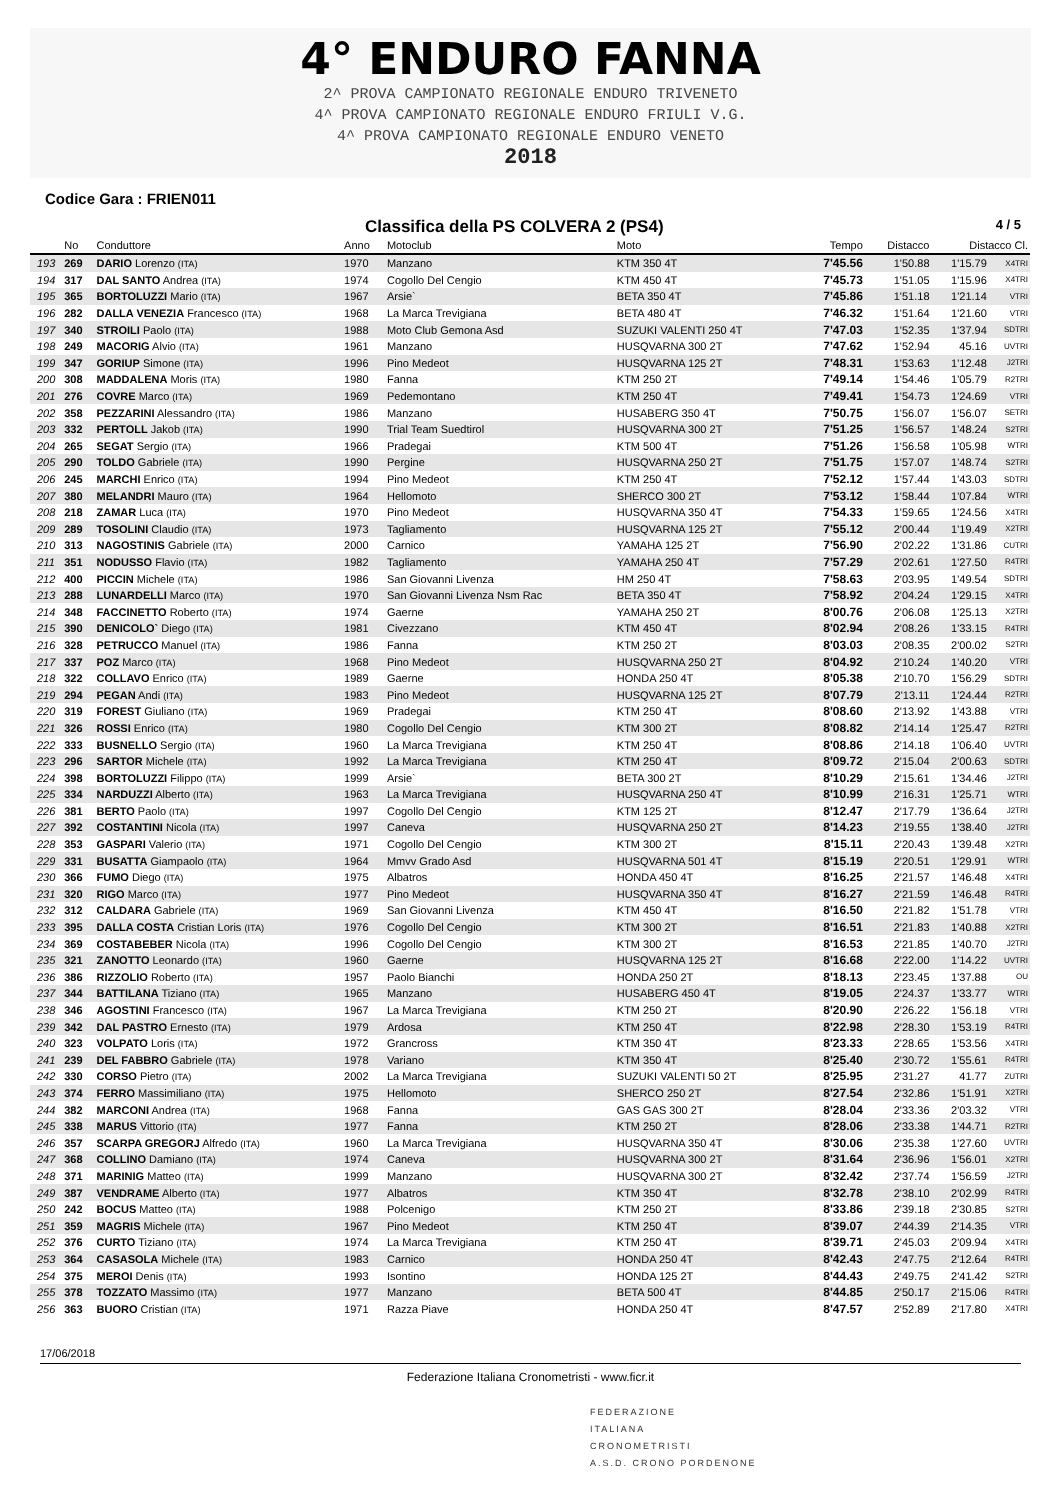4° ENDURO FANNA
2^ PROVA CAMPIONATO REGIONALE ENDURO TRIVENETO
4^ PROVA CAMPIONATO REGIONALE ENDURO FRIULI V.G.
4^ PROVA CAMPIONATO REGIONALE ENDURO VENETO
2018
Codice Gara : FRIEN011
Classifica della PS COLVERA 2 (PS4) 4 / 5
| | No | Conduttore | Anno | Motoclub | Moto | Tempo | Distacco | Distacco Cl. | |
| --- | --- | --- | --- | --- | --- | --- | --- | --- | --- |
| 193 | 269 | DARIO Lorenzo (ITA) | 1970 | Manzano | KTM 350 4T | 7'45.56 | 1'50.88 | 1'15.79 | X4TRI |
| 194 | 317 | DAL SANTO Andrea (ITA) | 1974 | Cogollo Del Cengio | KTM 450 4T | 7'45.73 | 1'51.05 | 1'15.96 | X4TRI |
| 195 | 365 | BORTOLUZZI Mario (ITA) | 1967 | Arsie` | BETA 350 4T | 7'45.86 | 1'51.18 | 1'21.14 | VTRI |
| 196 | 282 | DALLA VENEZIA Francesco (ITA) | 1968 | La Marca Trevigiana | BETA 480 4T | 7'46.32 | 1'51.64 | 1'21.60 | VTRI |
| 197 | 340 | STROILI Paolo (ITA) | 1988 | Moto Club Gemona Asd | SUZUKI VALENTI 250 4T | 7'47.03 | 1'52.35 | 1'37.94 | SDTRI |
| 198 | 249 | MACORIG Alvio (ITA) | 1961 | Manzano | HUSQVARNA 300 2T | 7'47.62 | 1'52.94 | 45.16 | UVTRI |
| 199 | 347 | GORIUP Simone (ITA) | 1996 | Pino Medeot | HUSQVARNA 125 2T | 7'48.31 | 1'53.63 | 1'12.48 | J2TRI |
| 200 | 308 | MADDALENA Moris (ITA) | 1980 | Fanna | KTM 250 2T | 7'49.14 | 1'54.46 | 1'05.79 | R2TRI |
| 201 | 276 | COVRE Marco (ITA) | 1969 | Pedemontano | KTM 250 4T | 7'49.41 | 1'54.73 | 1'24.69 | VTRI |
| 202 | 358 | PEZZARINI Alessandro (ITA) | 1986 | Manzano | HUSABERG 350 4T | 7'50.75 | 1'56.07 | 1'56.07 | SETRI |
| 203 | 332 | PERTOLL Jakob (ITA) | 1990 | Trial Team Suedtirol | HUSQVARNA 300 2T | 7'51.25 | 1'56.57 | 1'48.24 | S2TRI |
| 204 | 265 | SEGAT Sergio (ITA) | 1966 | Pradegai | KTM 500 4T | 7'51.26 | 1'56.58 | 1'05.98 | WTRI |
| 205 | 290 | TOLDO Gabriele (ITA) | 1990 | Pergine | HUSQVARNA 250 2T | 7'51.75 | 1'57.07 | 1'48.74 | S2TRI |
| 206 | 245 | MARCHI Enrico (ITA) | 1994 | Pino Medeot | KTM 250 4T | 7'52.12 | 1'57.44 | 1'43.03 | SDTRI |
| 207 | 380 | MELANDRI Mauro (ITA) | 1964 | Hellomoto | SHERCO 300 2T | 7'53.12 | 1'58.44 | 1'07.84 | WTRI |
| 208 | 218 | ZAMAR Luca (ITA) | 1970 | Pino Medeot | HUSQVARNA 350 4T | 7'54.33 | 1'59.65 | 1'24.56 | X4TRI |
| 209 | 289 | TOSOLINI Claudio (ITA) | 1973 | Tagliamento | HUSQVARNA 125 2T | 7'55.12 | 2'00.44 | 1'19.49 | X2TRI |
| 210 | 313 | NAGOSTINIS Gabriele (ITA) | 2000 | Carnico | YAMAHA 125 2T | 7'56.90 | 2'02.22 | 1'31.86 | CUTRI |
| 211 | 351 | NODUSSO Flavio (ITA) | 1982 | Tagliamento | YAMAHA 250 4T | 7'57.29 | 2'02.61 | 1'27.50 | R4TRI |
| 212 | 400 | PICCIN Michele (ITA) | 1986 | San Giovanni Livenza | HM 250 4T | 7'58.63 | 2'03.95 | 1'49.54 | SDTRI |
| 213 | 288 | LUNARDELLI Marco (ITA) | 1970 | San Giovanni Livenza Nsm Rac | BETA 350 4T | 7'58.92 | 2'04.24 | 1'29.15 | X4TRI |
| 214 | 348 | FACCINETTO Roberto (ITA) | 1974 | Gaerne | YAMAHA 250 2T | 8'00.76 | 2'06.08 | 1'25.13 | X2TRI |
| 215 | 390 | DENICOLO` Diego (ITA) | 1981 | Civezzano | KTM 450 4T | 8'02.94 | 2'08.26 | 1'33.15 | R4TRI |
| 216 | 328 | PETRUCCO Manuel (ITA) | 1986 | Fanna | KTM 250 2T | 8'03.03 | 2'08.35 | 2'00.02 | S2TRI |
| 217 | 337 | POZ Marco (ITA) | 1968 | Pino Medeot | HUSQVARNA 250 2T | 8'04.92 | 2'10.24 | 1'40.20 | VTRI |
| 218 | 322 | COLLAVO Enrico (ITA) | 1989 | Gaerne | HONDA 250 4T | 8'05.38 | 2'10.70 | 1'56.29 | SDTRI |
| 219 | 294 | PEGAN Andi (ITA) | 1983 | Pino Medeot | HUSQVARNA 125 2T | 8'07.79 | 2'13.11 | 1'24.44 | R2TRI |
| 220 | 319 | FOREST Giuliano (ITA) | 1969 | Pradegai | KTM 250 4T | 8'08.60 | 2'13.92 | 1'43.88 | VTRI |
| 221 | 326 | ROSSI Enrico (ITA) | 1980 | Cogollo Del Cengio | KTM 300 2T | 8'08.82 | 2'14.14 | 1'25.47 | R2TRI |
| 222 | 333 | BUSNELLO Sergio (ITA) | 1960 | La Marca Trevigiana | KTM 250 4T | 8'08.86 | 2'14.18 | 1'06.40 | UVTRI |
| 223 | 296 | SARTOR Michele (ITA) | 1992 | La Marca Trevigiana | KTM 250 4T | 8'09.72 | 2'15.04 | 2'00.63 | SDTRI |
| 224 | 398 | BORTOLUZZI Filippo (ITA) | 1999 | Arsie` | BETA 300 2T | 8'10.29 | 2'15.61 | 1'34.46 | J2TRI |
| 225 | 334 | NARDUZZI Alberto (ITA) | 1963 | La Marca Trevigiana | HUSQVARNA 250 4T | 8'10.99 | 2'16.31 | 1'25.71 | WTRI |
| 226 | 381 | BERTO Paolo (ITA) | 1997 | Cogollo Del Cengio | KTM 125 2T | 8'12.47 | 2'17.79 | 1'36.64 | J2TRI |
| 227 | 392 | COSTANTINI Nicola (ITA) | 1997 | Caneva | HUSQVARNA 250 2T | 8'14.23 | 2'19.55 | 1'38.40 | J2TRI |
| 228 | 353 | GASPARI Valerio (ITA) | 1971 | Cogollo Del Cengio | KTM 300 2T | 8'15.11 | 2'20.43 | 1'39.48 | X2TRI |
| 229 | 331 | BUSATTA Giampaolo (ITA) | 1964 | Mmvv Grado Asd | HUSQVARNA 501 4T | 8'15.19 | 2'20.51 | 1'29.91 | WTRI |
| 230 | 366 | FUMO Diego (ITA) | 1975 | Albatros | HONDA 450 4T | 8'16.25 | 2'21.57 | 1'46.48 | X4TRI |
| 231 | 320 | RIGO Marco (ITA) | 1977 | Pino Medeot | HUSQVARNA 350 4T | 8'16.27 | 2'21.59 | 1'46.48 | R4TRI |
| 232 | 312 | CALDARA Gabriele (ITA) | 1969 | San Giovanni Livenza | KTM 450 4T | 8'16.50 | 2'21.82 | 1'51.78 | VTRI |
| 233 | 395 | DALLA COSTA Cristian Loris (ITA) | 1976 | Cogollo Del Cengio | KTM 300 2T | 8'16.51 | 2'21.83 | 1'40.88 | X2TRI |
| 234 | 369 | COSTABEBER Nicola (ITA) | 1996 | Cogollo Del Cengio | KTM 300 2T | 8'16.53 | 2'21.85 | 1'40.70 | J2TRI |
| 235 | 321 | ZANOTTO Leonardo (ITA) | 1960 | Gaerne | HUSQVARNA 125 2T | 8'16.68 | 2'22.00 | 1'14.22 | UVTRI |
| 236 | 386 | RIZZOLIO Roberto (ITA) | 1957 | Paolo Bianchi | HONDA 250 2T | 8'18.13 | 2'23.45 | 1'37.88 | OU |
| 237 | 344 | BATTILANA Tiziano (ITA) | 1965 | Manzano | HUSABERG 450 4T | 8'19.05 | 2'24.37 | 1'33.77 | WTRI |
| 238 | 346 | AGOSTINI Francesco (ITA) | 1967 | La Marca Trevigiana | KTM 250 2T | 8'20.90 | 2'26.22 | 1'56.18 | VTRI |
| 239 | 342 | DAL PASTRO Ernesto (ITA) | 1979 | Ardosa | KTM 250 4T | 8'22.98 | 2'28.30 | 1'53.19 | R4TRI |
| 240 | 323 | VOLPATO Loris (ITA) | 1972 | Grancross | KTM 350 4T | 8'23.33 | 2'28.65 | 1'53.56 | X4TRI |
| 241 | 239 | DEL FABBRO Gabriele (ITA) | 1978 | Variano | KTM 350 4T | 8'25.40 | 2'30.72 | 1'55.61 | R4TRI |
| 242 | 330 | CORSO Pietro (ITA) | 2002 | La Marca Trevigiana | SUZUKI VALENTI 50 2T | 8'25.95 | 2'31.27 | 41.77 | ZUTRI |
| 243 | 374 | FERRO Massimiliano (ITA) | 1975 | Hellomoto | SHERCO 250 2T | 8'27.54 | 2'32.86 | 1'51.91 | X2TRI |
| 244 | 382 | MARCONI Andrea (ITA) | 1968 | Fanna | GAS GAS 300 2T | 8'28.04 | 2'33.36 | 2'03.32 | VTRI |
| 245 | 338 | MARUS Vittorio (ITA) | 1977 | Fanna | KTM 250 2T | 8'28.06 | 2'33.38 | 1'44.71 | R2TRI |
| 246 | 357 | SCARPA GREGORJ Alfredo (ITA) | 1960 | La Marca Trevigiana | HUSQVARNA 350 4T | 8'30.06 | 2'35.38 | 1'27.60 | UVTRI |
| 247 | 368 | COLLINO Damiano (ITA) | 1974 | Caneva | HUSQVARNA 300 2T | 8'31.64 | 2'36.96 | 1'56.01 | X2TRI |
| 248 | 371 | MARINIG Matteo (ITA) | 1999 | Manzano | HUSQVARNA 300 2T | 8'32.42 | 2'37.74 | 1'56.59 | J2TRI |
| 249 | 387 | VENDRAME Alberto (ITA) | 1977 | Albatros | KTM 350 4T | 8'32.78 | 2'38.10 | 2'02.99 | R4TRI |
| 250 | 242 | BOCUS Matteo (ITA) | 1988 | Polcenigo | KTM 250 2T | 8'33.86 | 2'39.18 | 2'30.85 | S2TRI |
| 251 | 359 | MAGRIS Michele (ITA) | 1967 | Pino Medeot | KTM 250 4T | 8'39.07 | 2'44.39 | 2'14.35 | VTRI |
| 252 | 376 | CURTO Tiziano (ITA) | 1974 | La Marca Trevigiana | KTM 250 4T | 8'39.71 | 2'45.03 | 2'09.94 | X4TRI |
| 253 | 364 | CASASOLA Michele (ITA) | 1983 | Carnico | HONDA 250 4T | 8'42.43 | 2'47.75 | 2'12.64 | R4TRI |
| 254 | 375 | MEROI Denis (ITA) | 1993 | Isontino | HONDA 125 2T | 8'44.43 | 2'49.75 | 2'41.42 | S2TRI |
| 255 | 378 | TOZZATO Massimo (ITA) | 1977 | Manzano | BETA 500 4T | 8'44.85 | 2'50.17 | 2'15.06 | R4TRI |
| 256 | 363 | BUORO Cristian (ITA) | 1971 | Razza Piave | HONDA 250 4T | 8'47.57 | 2'52.89 | 2'17.80 | X4TRI |
17/06/2018
Federazione Italiana Cronometristi - www.ficr.it
FEDERAZIONE
ITALIANA
CRONOMETRISTI
A.S.D. CRONO PORDENONE